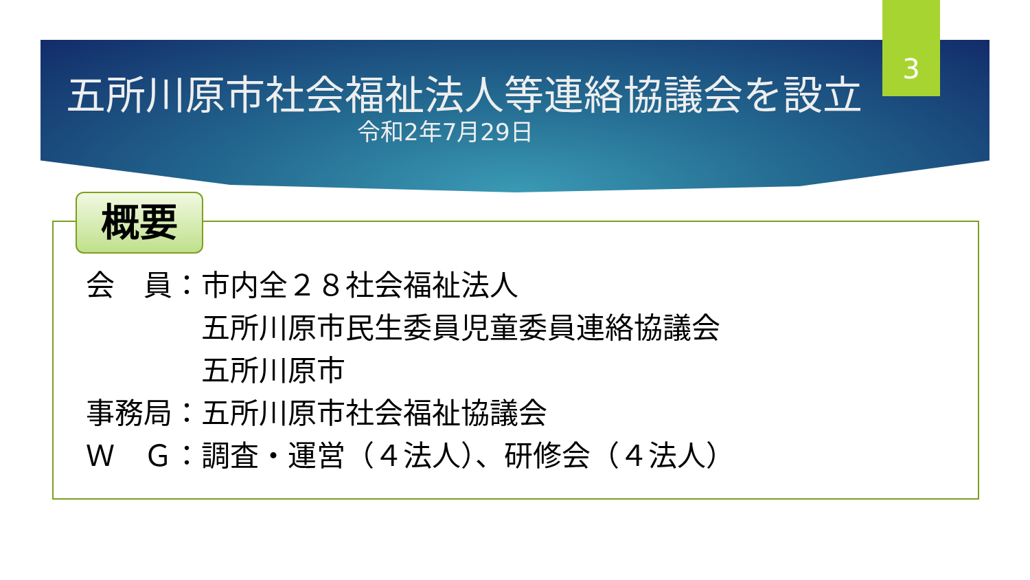五所川原市社会福祉法人等連絡協議会を設立
令和2年7月29日
3
概要
会　員：市内全２８社会福祉法人 　　　　五所川原市民生委員児童委員連絡協議会 　　　　五所川原市 事務局：五所川原市社会福祉協議会 Ｗ　Ｇ：調査・運営（４法人）、研修会（４法人）